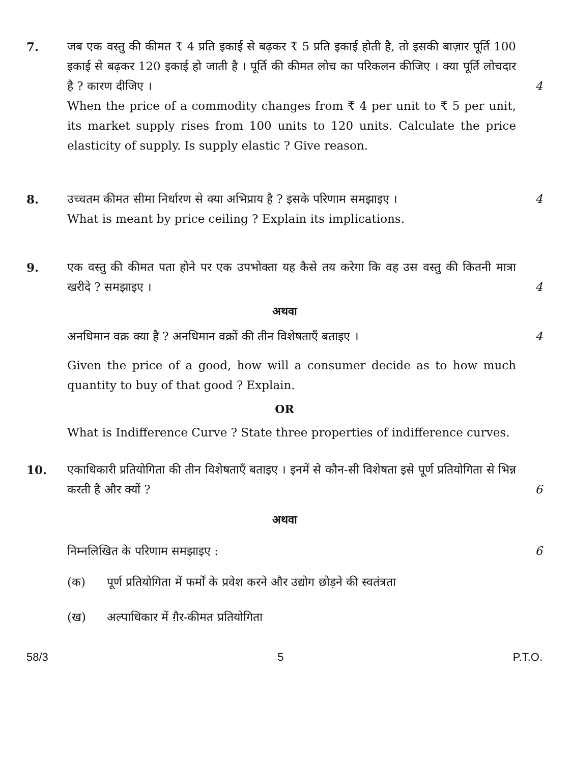7. जब एक वस्तु की कीमत ₹ 4 प्रति इकाई से बढ़कर ₹ 5 प्रति इकाई होती है, तो इसकी बाज़ार पूर्ति 100 इकाई से बढ़कर 120 इकाई हो जाती है । पूर्ति की कीमत लोच का परिकलन कीजिए । क्या पूर्ति लोचदार है ? कारण दीजिए ।
4
When the price of a commodity changes from ₹ 4 per unit to ₹ 5 per unit, its market supply rises from 100 units to 120 units. Calculate the price elasticity of supply. Is supply elastic ? Give reason.
8. उच्चतम कीमत सीमा निर्धारण से क्या अभिप्राय है ? इसके परिणाम समझाइए ।
4
What is meant by price ceiling ? Explain its implications.
9. एक वस्तु की कीमत पता होने पर एक उपभोक्ता यह कैसे तय करेगा कि वह उस वस्तु की कितनी मात्रा खरीदे ? समझाइए ।
4
अथवा
अनधिमान वक्र क्या है ? अनधिमान वक्रों की तीन विशेषताएँ बताइए ।
4
Given the price of a good, how will a consumer decide as to how much quantity to buy of that good ? Explain.
OR
What is Indifference Curve ? State three properties of indifference curves.
10. एकाधिकारी प्रतियोगिता की तीन विशेषताएँ बताइए । इनमें से कौन-सी विशेषता इसे पूर्ण प्रतियोगिता से भिन्न करती है और क्यों ?
6
अथवा
निम्नलिखित के परिणाम समझाइए : 6
(क) पूर्ण प्रतियोगिता में फर्मों के प्रवेश करने और उद्योग छोड़ने की स्वतंत्रता
(ख) अल्पाधिकार में ग़ैर-कीमत प्रतियोगिता
58/3 5 P.T.O.